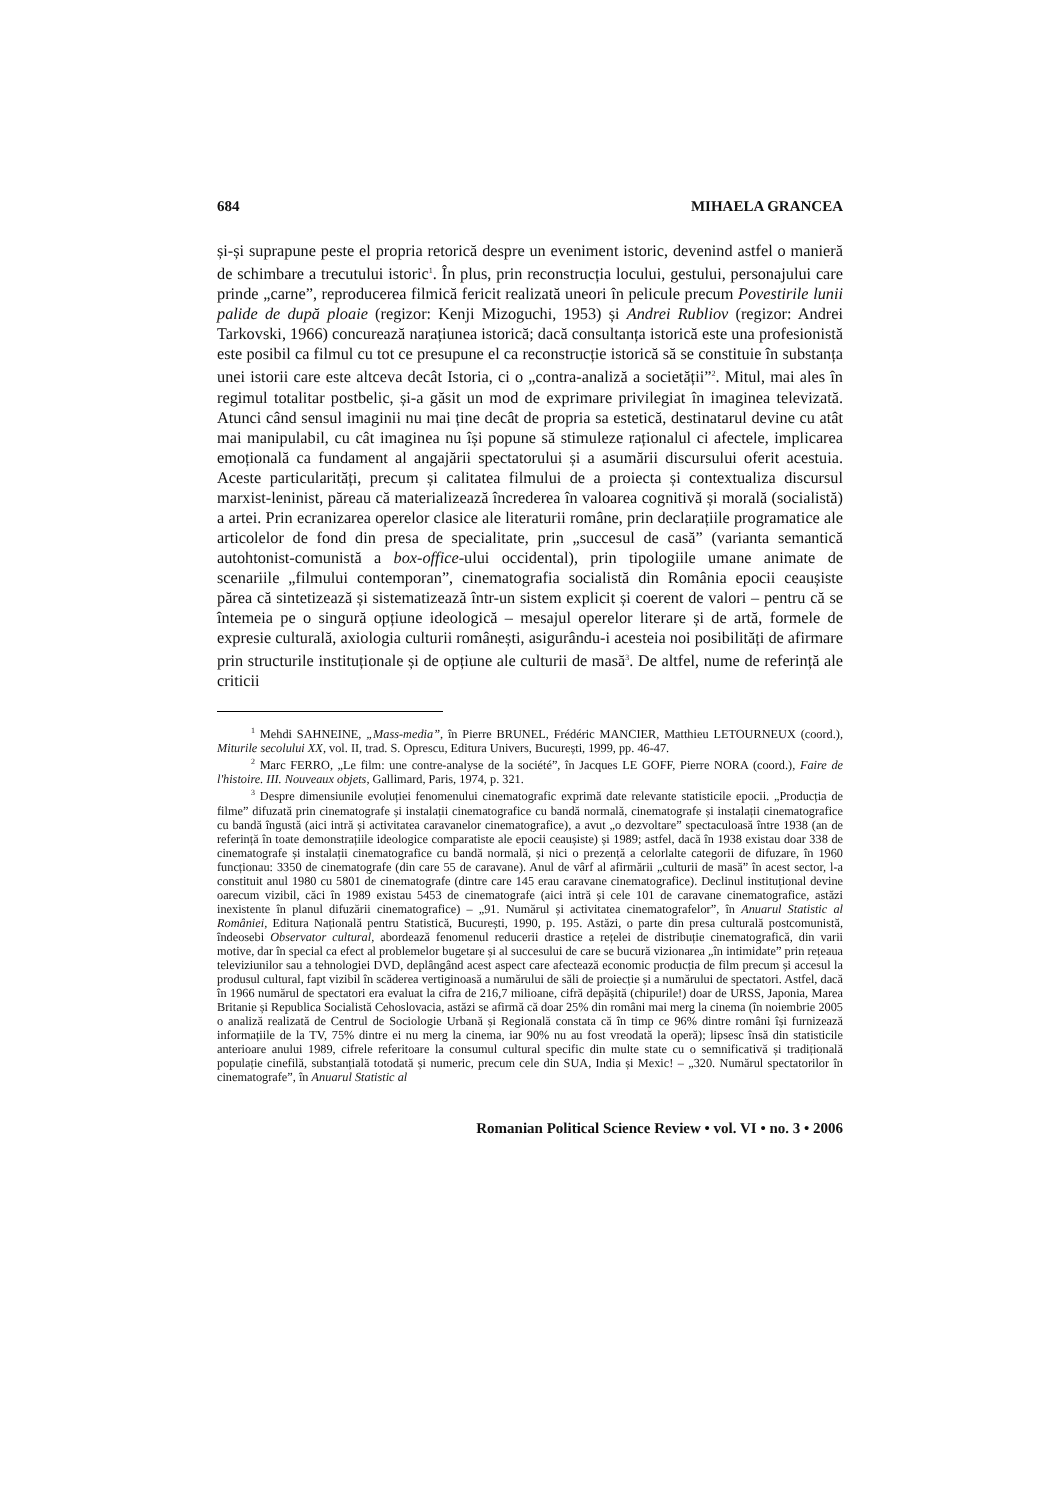684 MIHAELA GRANCEA
și-și suprapune peste el propria retorică despre un eveniment istoric, devenind astfel o manieră de schimbare a trecutului istoric<sup>1</sup>. În plus, prin reconstrucția locului, gestului, personajului care prinde „carne”, reproducerea filmică fericit realizată uneori în pelicule precum Povestirile lunii palide de după ploaie (regizor: Kenji Mizoguchi, 1953) și Andrei Rubliov (regizor: Andrei Tarkovski, 1966) concurează narațiunea istorică; dacă consultanța istorică este una profesionistă este posibil ca filmul cu tot ce presupune el ca reconstrucție istorică să se constituie în substanța unei istorii care este altceva decât Istoria, ci o „contra-analiză a societății”<sup>2</sup>. Mitul, mai ales în regimul totalitar postbelic, și-a găsit un mod de exprimare privilegiat în imaginea televizată. Atunci când sensul imaginii nu mai ține decât de propria sa estetică, destinatarul devine cu atât mai manipulabil, cu cât imaginea nu își popune să stimuleze raționalul ci afectele, implicarea emoțională ca fundament al angajării spectatorului și a asumării discursului oferit acestuia. Aceste particularități, precum și calitatea filmului de a proiecta și contextualiza discursul marxist-leninist, păreau că materializează încrederea în valoarea cognitivă și morală (socialistă) a artei. Prin ecranizarea operelor clasice ale literaturii române, prin declarațiile programatice ale articolelor de fond din presa de specialitate, prin „succesul de casă” (varianta semantică autohtonist-comunistă a box-office-ului occidental), prin tipologiile umane animate de scenariile „filmului contemporan”, cinematografia socialistă din România epocii ceaușiste părea că sintetizează și sistematizează într-un sistem explicit și coerent de valori – pentru că se întemeia pe o singură opțiune ideologică – mesajul operelor literare și de artă, formele de expresie culturală, axiologia culturii românești, asigurându-i acesteia noi posibilități de afirmare prin structurile instituționale și de opțiune ale culturii de masă<sup>3</sup>. De altfel, nume de referință ale criticii
<sup>1</sup> Mehdi SAHNEINE, „Mass-media”, în Pierre BRUNEL, Frédéric MANCIER, Matthieu LETOURNEUX (coord.), Miturile secolului XX, vol. II, trad. S. Oprescu, Editura Univers, București, 1999, pp. 46-47.
<sup>2</sup> Marc FERRO, „Le film: une contre-analyse de la société”, în Jacques LE GOFF, Pierre NORA (coord.), Faire de l'histoire. III. Nouveaux objets, Gallimard, Paris, 1974, p. 321.
<sup>3</sup> Despre dimensiunile evoluției fenomenului cinematografic exprimă date relevante statisticile epocii. „Producția de filme” difuzată prin cinematografe și instalații cinematografice cu bandă normală, cinematografe și instalații cinematografice cu bandă îngustă (aici intră și activitatea caravanelor cinematografice), a avut „o dezvoltare” spectaculoasă între 1938 (an de referință în toate demonstrațiile ideologice comparatiste ale epocii ceaușiste) și 1989; astfel, dacă în 1938 existau doar 338 de cinematografe și instalații cinematografice cu bandă normală, și nici o prezență a celorlalte categorii de difuzare, în 1960 funcționau: 3350 de cinematografe (din care 55 de caravane). Anul de vârf al afirmării „culturii de masă” în acest sector, l-a constituit anul 1980 cu 5801 de cinematografe (dintre care 145 erau caravane cinematografice). Declinul instituțional devine oarecum vizibil, căci în 1989 existau 5453 de cinematografe (aici intră și cele 101 de caravane cinematografice, astăzi inexistente în planul difuzării cinematografice) – „91. Numărul și activitatea cinematografelor”, în Anuarul Statistic al României, Editura Națională pentru Statistică, București, 1990, p. 195. Astăzi, o parte din presa culturală postcomunistă, îndeosebi Observator cultural, abordează fenomenul reducerii drastice a rețelei de distribuție cinematografică, din varii motive, dar în special ca efect al problemelor bugetare și al succesului de care se bucură vizionarea „în intimidate” prin rețeaua televiziunilor sau a tehnologiei DVD, deplângând acest aspect care afectează economic producția de film precum și accesul la produsul cultural, fapt vizibil în scăderea vertiginoasă a numărului de săli de proiecție și a numărului de spectatori. Astfel, dacă în 1966 numărul de spectatori era evaluat la cifra de 216,7 milioane, cifră depășită (chipurile!) doar de URSS, Japonia, Marea Britanie și Republica Socialistă Cehoslovacia, astăzi se afirmă că doar 25% din români mai merg la cinema (în noiembrie 2005 o analiză realizată de Centrul de Sociologie Urbană și Regională constata că în timp ce 96% dintre români își furnizează informațiile de la TV, 75% dintre ei nu merg la cinema, iar 90% nu au fost vreodată la operă); lipsesc însă din statisticile anterioare anului 1989, cifrele referitoare la consumul cultural specific din multe state cu o semnificativă și tradițională populație cinefilă, substanțială totodată și numeric, precum cele din SUA, India și Mexic! – „320. Numărul spectatorilor în cinematografe”, în Anuarul Statistic al
Romanian Political Science Review • vol. VI • no. 3 • 2006